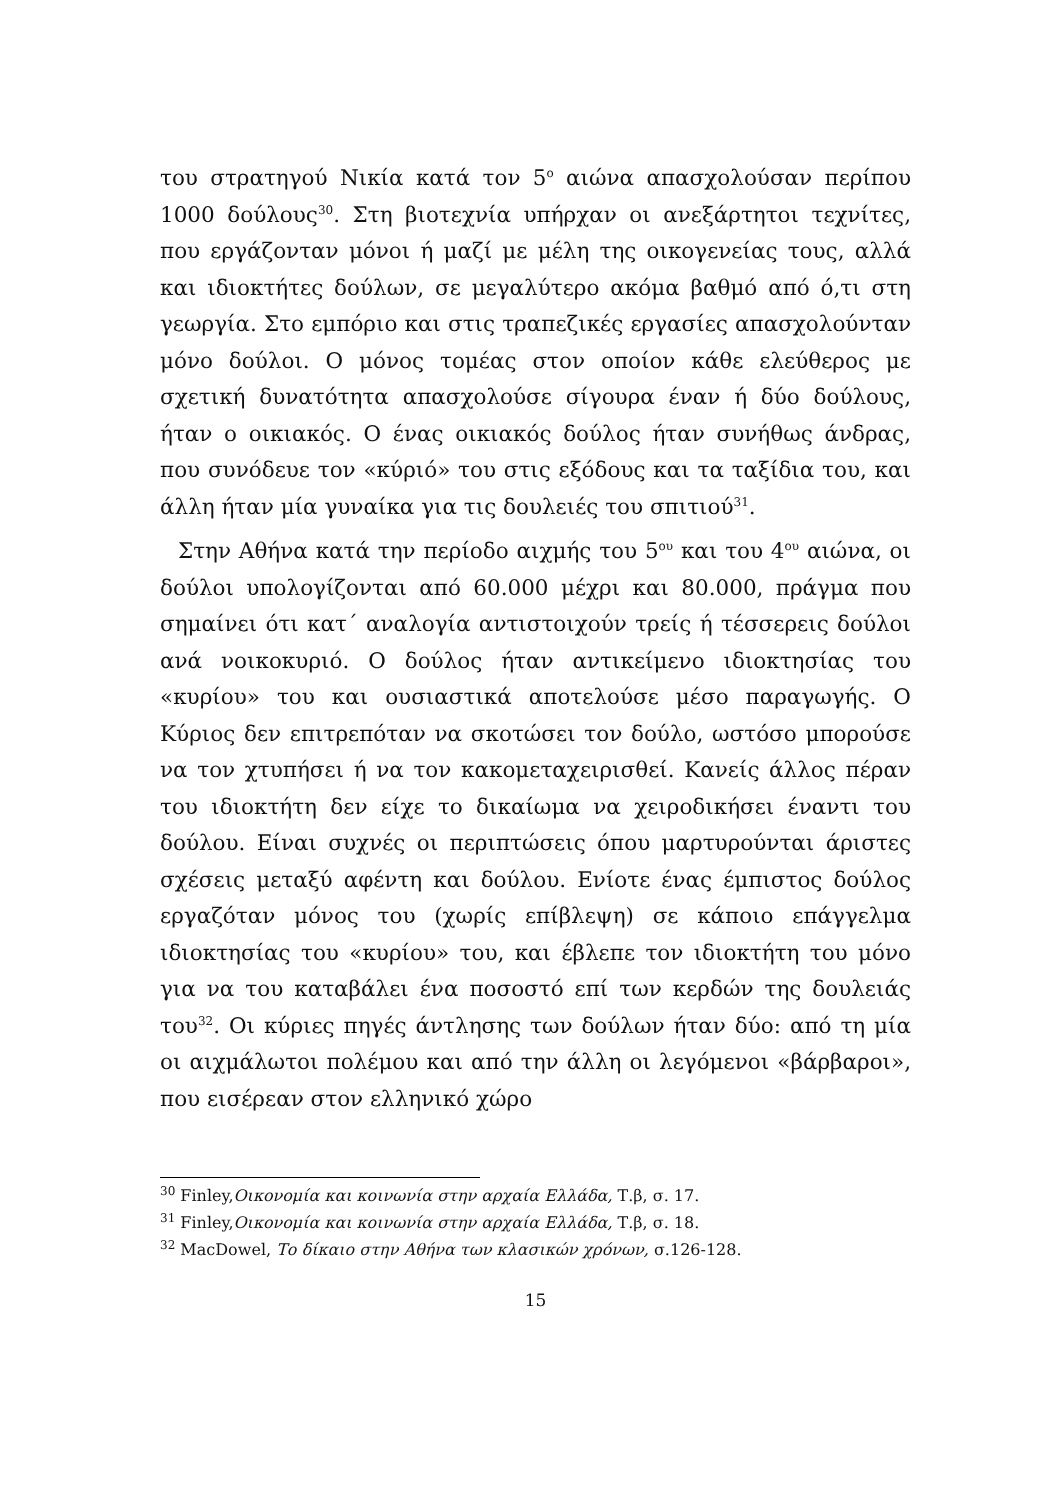του στρατηγού Νικία κατά τον 5<sup>ο</sup> αιώνα απασχολούσαν περίπου 1000 δούλους<sup>30</sup>. Στη βιοτεχνία υπήρχαν οι ανεξάρτητοι τεχνίτες, που εργάζονταν μόνοι ή μαζί με μέλη της οικογενείας τους, αλλά και ιδιοκτήτες δούλων, σε μεγαλύτερο ακόμα βαθμό από ό,τι στη γεωργία. Στο εμπόριο και στις τραπεζικές εργασίες απασχολούνταν μόνο δούλοι. Ο μόνος τομέας στον οποίον κάθε ελεύθερος με σχετική δυνατότητα απασχολούσε σίγουρα έναν ή δύο δούλους, ήταν ο οικιακός. Ο ένας οικιακός δούλος ήταν συνήθως άνδρας, που συνόδευε τον «κύριό» του στις εξόδους και τα ταξίδια του, και άλλη ήταν μία γυναίκα για τις δουλειές του σπιτιού<sup>31</sup>.
Στην Αθήνα κατά την περίοδο αιχμής του 5<sup>ου</sup> και του 4<sup>ου</sup> αιώνα, οι δούλοι υπολογίζονται από 60.000 μέχρι και 80.000, πράγμα που σημαίνει ότι κατ΄ αναλογία αντιστοιχούν τρείς ή τέσσερεις δούλοι ανά νοικοκυριό. Ο δούλος ήταν αντικείμενο ιδιοκτησίας του «κυρίου» του και ουσιαστικά αποτελούσε μέσο παραγωγής. Ο Κύριος δεν επιτρεπόταν να σκοτώσει τον δούλο, ωστόσο μπορούσε να τον χτυπήσει ή να τον κακομεταχειρισθεί. Κανείς άλλος πέραν του ιδιοκτήτη δεν είχε το δικαίωμα να χειροδικήσει έναντι του δούλου. Είναι συχνές οι περιπτώσεις όπου μαρτυρούνται άριστες σχέσεις μεταξύ αφέντη και δούλου. Ενίοτε ένας έμπιστος δούλος εργαζόταν μόνος του (χωρίς επίβλεψη) σε κάποιο επάγγελμα ιδιοκτησίας του «κυρίου» του, και έβλεπε τον ιδιοκτήτη του μόνο για να του καταβάλει ένα ποσοστό επί των κερδών της δουλειάς του<sup>32</sup>. Οι κύριες πηγές άντλησης των δούλων ήταν δύο: από τη μία οι αιχμάλωτοι πολέμου και από την άλλη οι λεγόμενοι «βάρβαροι», που εισέρεαν στον ελληνικό χώρο
<sup>30</sup> Finley,Οικονομία και κοινωνία στην αρχαία Ελλάδα, Τ.β, σ. 17.
<sup>31</sup> Finley,Οικονομία και κοινωνία στην αρχαία Ελλάδα, Τ.β, σ. 18.
<sup>32</sup> MacDowel, Το δίκαιο στην Αθήνα των κλασικών χρόνων, σ.126-128.
15